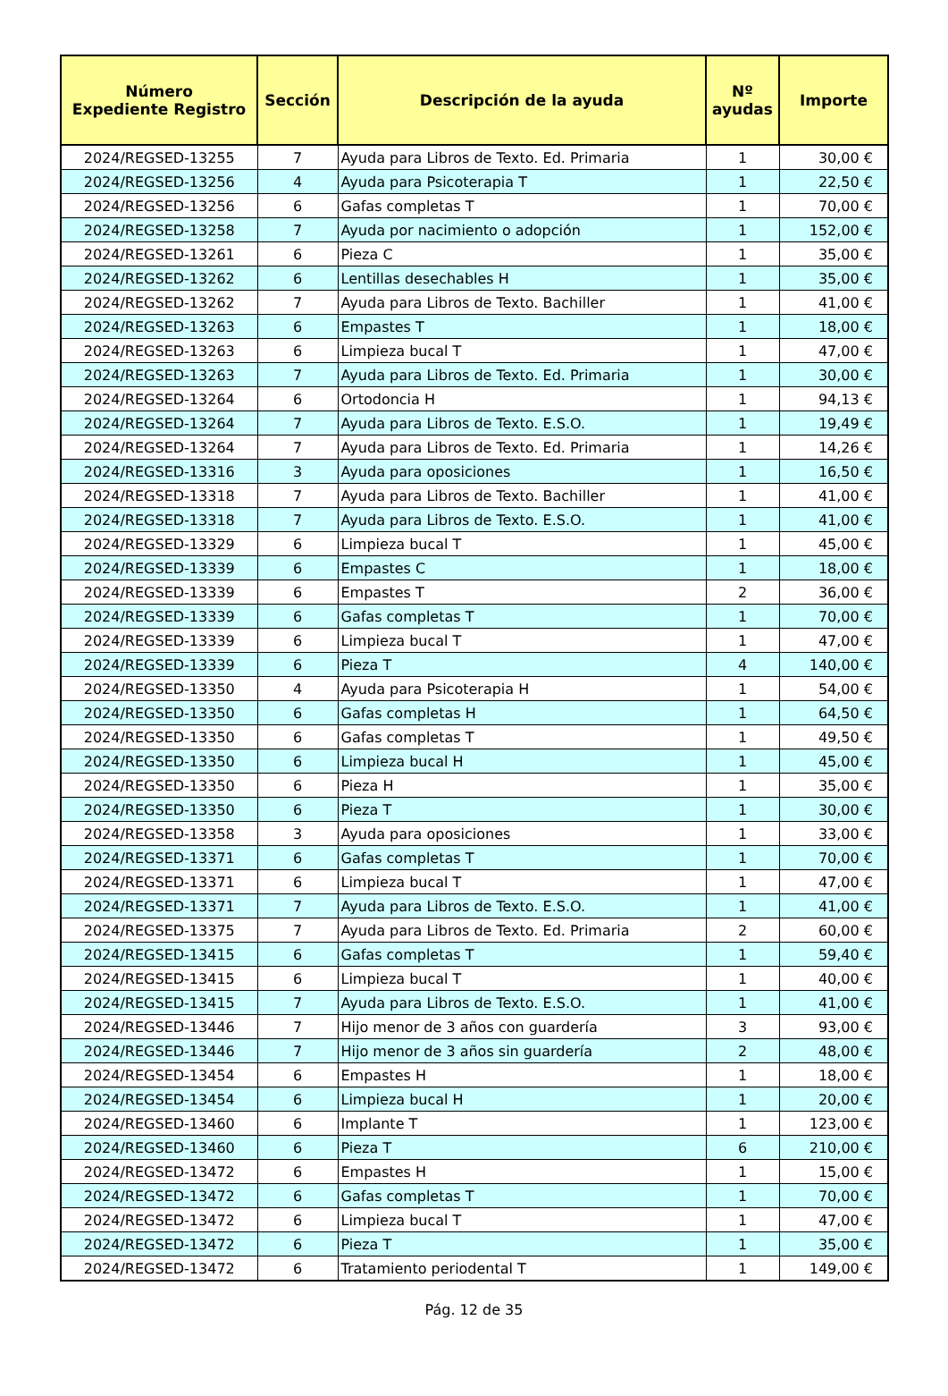| Número Expediente Registro | Sección | Descripción de la ayuda | Nº ayudas | Importe |
| --- | --- | --- | --- | --- |
| 2024/REGSED-13255 | 7 | Ayuda para Libros de Texto. Ed. Primaria | 1 | 30,00 € |
| 2024/REGSED-13256 | 4 | Ayuda para Psicoterapia T | 1 | 22,50 € |
| 2024/REGSED-13256 | 6 | Gafas completas T | 1 | 70,00 € |
| 2024/REGSED-13258 | 7 | Ayuda por nacimiento o adopción | 1 | 152,00 € |
| 2024/REGSED-13261 | 6 | Pieza C | 1 | 35,00 € |
| 2024/REGSED-13262 | 6 | Lentillas desechables H | 1 | 35,00 € |
| 2024/REGSED-13262 | 7 | Ayuda para Libros de Texto. Bachiller | 1 | 41,00 € |
| 2024/REGSED-13263 | 6 | Empastes T | 1 | 18,00 € |
| 2024/REGSED-13263 | 6 | Limpieza bucal T | 1 | 47,00 € |
| 2024/REGSED-13263 | 7 | Ayuda para Libros de Texto. Ed. Primaria | 1 | 30,00 € |
| 2024/REGSED-13264 | 6 | Ortodoncia H | 1 | 94,13 € |
| 2024/REGSED-13264 | 7 | Ayuda para Libros de Texto. E.S.O. | 1 | 19,49 € |
| 2024/REGSED-13264 | 7 | Ayuda para Libros de Texto. Ed. Primaria | 1 | 14,26 € |
| 2024/REGSED-13316 | 3 | Ayuda para oposiciones | 1 | 16,50 € |
| 2024/REGSED-13318 | 7 | Ayuda para Libros de Texto. Bachiller | 1 | 41,00 € |
| 2024/REGSED-13318 | 7 | Ayuda para Libros de Texto. E.S.O. | 1 | 41,00 € |
| 2024/REGSED-13329 | 6 | Limpieza bucal T | 1 | 45,00 € |
| 2024/REGSED-13339 | 6 | Empastes C | 1 | 18,00 € |
| 2024/REGSED-13339 | 6 | Empastes T | 2 | 36,00 € |
| 2024/REGSED-13339 | 6 | Gafas completas T | 1 | 70,00 € |
| 2024/REGSED-13339 | 6 | Limpieza bucal T | 1 | 47,00 € |
| 2024/REGSED-13339 | 6 | Pieza T | 4 | 140,00 € |
| 2024/REGSED-13350 | 4 | Ayuda para Psicoterapia H | 1 | 54,00 € |
| 2024/REGSED-13350 | 6 | Gafas completas H | 1 | 64,50 € |
| 2024/REGSED-13350 | 6 | Gafas completas T | 1 | 49,50 € |
| 2024/REGSED-13350 | 6 | Limpieza bucal H | 1 | 45,00 € |
| 2024/REGSED-13350 | 6 | Pieza H | 1 | 35,00 € |
| 2024/REGSED-13350 | 6 | Pieza T | 1 | 30,00 € |
| 2024/REGSED-13358 | 3 | Ayuda para oposiciones | 1 | 33,00 € |
| 2024/REGSED-13371 | 6 | Gafas completas T | 1 | 70,00 € |
| 2024/REGSED-13371 | 6 | Limpieza bucal T | 1 | 47,00 € |
| 2024/REGSED-13371 | 7 | Ayuda para Libros de Texto. E.S.O. | 1 | 41,00 € |
| 2024/REGSED-13375 | 7 | Ayuda para Libros de Texto. Ed. Primaria | 2 | 60,00 € |
| 2024/REGSED-13415 | 6 | Gafas completas T | 1 | 59,40 € |
| 2024/REGSED-13415 | 6 | Limpieza bucal T | 1 | 40,00 € |
| 2024/REGSED-13415 | 7 | Ayuda para Libros de Texto. E.S.O. | 1 | 41,00 € |
| 2024/REGSED-13446 | 7 | Hijo menor de 3 años con guardería | 3 | 93,00 € |
| 2024/REGSED-13446 | 7 | Hijo menor de 3 años sin guardería | 2 | 48,00 € |
| 2024/REGSED-13454 | 6 | Empastes H | 1 | 18,00 € |
| 2024/REGSED-13454 | 6 | Limpieza bucal H | 1 | 20,00 € |
| 2024/REGSED-13460 | 6 | Implante T | 1 | 123,00 € |
| 2024/REGSED-13460 | 6 | Pieza T | 6 | 210,00 € |
| 2024/REGSED-13472 | 6 | Empastes H | 1 | 15,00 € |
| 2024/REGSED-13472 | 6 | Gafas completas T | 1 | 70,00 € |
| 2024/REGSED-13472 | 6 | Limpieza bucal T | 1 | 47,00 € |
| 2024/REGSED-13472 | 6 | Pieza T | 1 | 35,00 € |
| 2024/REGSED-13472 | 6 | Tratamiento periodental T | 1 | 149,00 € |
Pág. 12 de 35